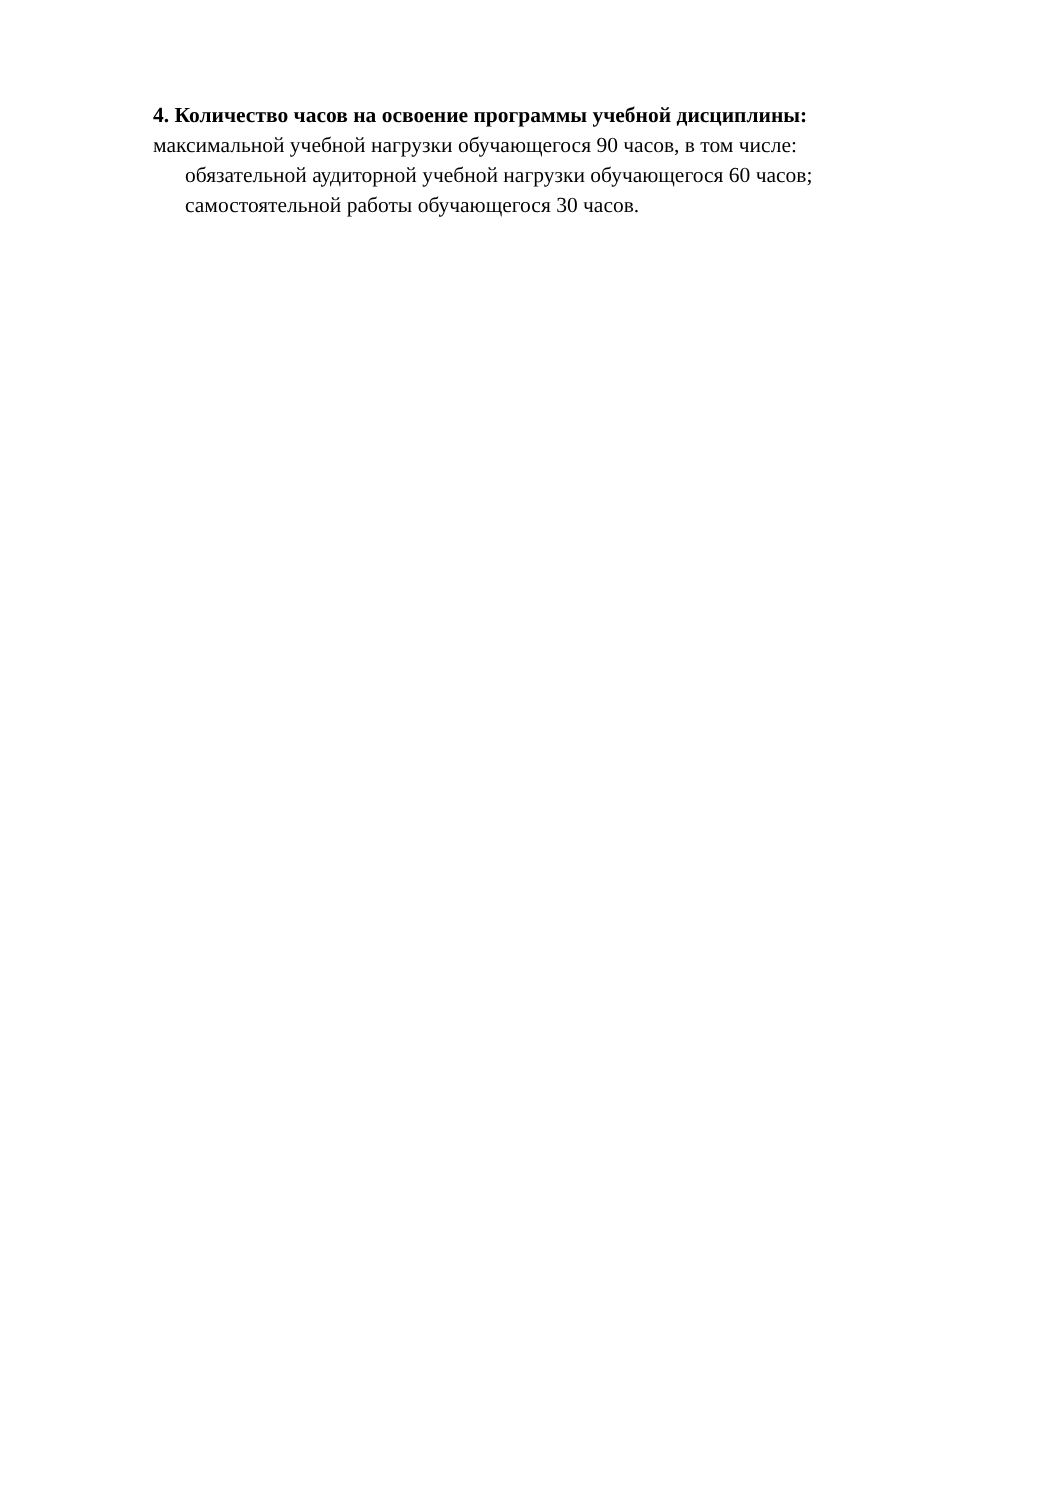4. Количество часов на освоение программы учебной дисциплины:
максимальной учебной нагрузки обучающегося 90 часов, в том числе:
обязательной аудиторной учебной нагрузки обучающегося 60 часов;
самостоятельной работы обучающегося 30 часов.